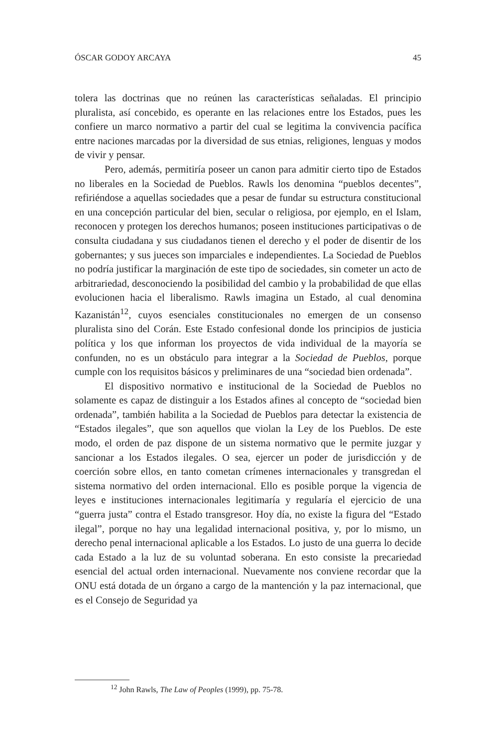ÓSCAR GODOY ARCAYA 45
tolera las doctrinas que no reúnen las características señaladas. El principio pluralista, así concebido, es operante en las relaciones entre los Estados, pues les confiere un marco normativo a partir del cual se legitima la convivencia pacífica entre naciones marcadas por la diversidad de sus etnias, religiones, lenguas y modos de vivir y pensar.
Pero, además, permitiría poseer un canon para admitir cierto tipo de Estados no liberales en la Sociedad de Pueblos. Rawls los denomina “pueblos decentes”, refiriéndose a aquellas sociedades que a pesar de fundar su estructura constitucional en una concepción particular del bien, secular o religiosa, por ejemplo, en el Islam, reconocen y protegen los derechos humanos; poseen instituciones participativas o de consulta ciudadana y sus ciudadanos tienen el derecho y el poder de disentir de los gobernantes; y sus jueces son imparciales e independientes. La Sociedad de Pueblos no podría justificar la marginación de este tipo de sociedades, sin cometer un acto de arbitrariedad, desconociendo la posibilidad del cambio y la probabilidad de que ellas evolucionen hacia el liberalismo. Rawls imagina un Estado, al cual denomina Kazanistán<sup>12</sup>, cuyos esenciales constitucionales no emergen de un consenso pluralista sino del Corán. Este Estado confesional donde los principios de justicia política y los que informan los proyectos de vida individual de la mayoría se confunden, no es un obstáculo para integrar a la Sociedad de Pueblos, porque cumple con los requisitos básicos y preliminares de una “sociedad bien ordenada”.
El dispositivo normativo e institucional de la Sociedad de Pueblos no solamente es capaz de distinguir a los Estados afines al concepto de “sociedad bien ordenada”, también habilita a la Sociedad de Pueblos para detectar la existencia de “Estados ilegales”, que son aquellos que violan la Ley de los Pueblos. De este modo, el orden de paz dispone de un sistema normativo que le permite juzgar y sancionar a los Estados ilegales. O sea, ejercer un poder de jurisdicción y de coerción sobre ellos, en tanto cometan crímenes internacionales y transgredan el sistema normativo del orden internacional. Ello es posible porque la vigencia de leyes e instituciones internacionales legitimaría y regularía el ejercicio de una “guerra justa” contra el Estado transgresor. Hoy día, no existe la figura del “Estado ilegal”, porque no hay una legalidad internacional positiva, y, por lo mismo, un derecho penal internacional aplicable a los Estados. Lo justo de una guerra lo decide cada Estado a la luz de su voluntad soberana. En esto consiste la precariedad esencial del actual orden internacional. Nuevamente nos conviene recordar que la ONU está dotada de un órgano a cargo de la mantención y la paz internacional, que es el Consejo de Seguridad ya
<sup>12</sup> John Rawls, The Law of Peoples (1999), pp. 75-78.